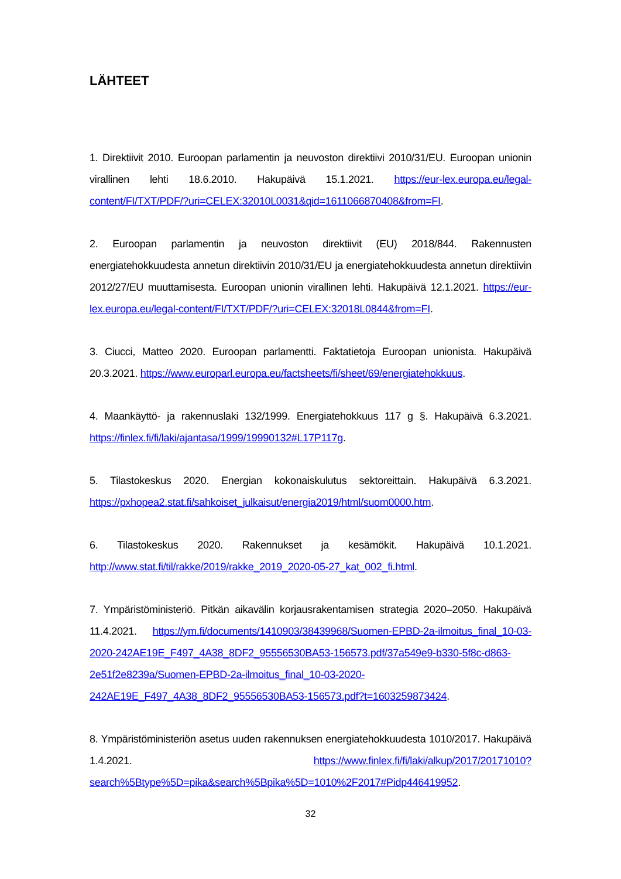LÄHTEET
1. Direktiivit 2010. Euroopan parlamentin ja neuvoston direktiivi 2010/31/EU. Euroopan unionin virallinen lehti 18.6.2010. Hakupäivä 15.1.2021. https://eur-lex.europa.eu/legal-content/FI/TXT/PDF/?uri=CELEX:32010L0031&qid=1611066870408&from=FI.
2. Euroopan parlamentin ja neuvoston direktiivit (EU) 2018/844. Rakennusten energiatehokkuudesta annetun direktiivin 2010/31/EU ja energiatehokkuudesta annetun direktiivin 2012/27/EU muuttamisesta. Euroopan unionin virallinen lehti. Hakupäivä 12.1.2021. https://eur-lex.europa.eu/legal-content/FI/TXT/PDF/?uri=CELEX:32018L0844&from=FI.
3. Ciucci, Matteo 2020. Euroopan parlamentti. Faktatietoja Euroopan unionista. Hakupäivä 20.3.2021. https://www.europarl.europa.eu/factsheets/fi/sheet/69/energiatehokkuus.
4. Maankäyttö- ja rakennuslaki 132/1999. Energiatehokkuus 117 g §. Hakupäivä 6.3.2021. https://finlex.fi/fi/laki/ajantasa/1999/19990132#L17P117g.
5. Tilastokeskus 2020. Energian kokonaiskulutus sektoreittain. Hakupäivä 6.3.2021. https://pxhopea2.stat.fi/sahkoiset_julkaisut/energia2019/html/suom0000.htm.
6. Tilastokeskus 2020. Rakennukset ja kesämökit. Hakupäivä 10.1.2021. http://www.stat.fi/til/rakke/2019/rakke_2019_2020-05-27_kat_002_fi.html.
7. Ympäristöministeriö. Pitkän aikavälin korjausrakentamisen strategia 2020–2050. Hakupäivä 11.4.2021. https://ym.fi/documents/1410903/38439968/Suomen-EPBD-2a-ilmoitus_final_10-03-2020-242AE19E_F497_4A38_8DF2_95556530BA53-156573.pdf/37a549e9-b330-5f8c-d863-2e51f2e8239a/Suomen-EPBD-2a-ilmoitus_final_10-03-2020-242AE19E_F497_4A38_8DF2_95556530BA53-156573.pdf?t=1603259873424.
8. Ympäristöministeriön asetus uuden rakennuksen energiatehokkuudesta 1010/2017. Hakupäivä 1.4.2021. https://www.finlex.fi/fi/laki/alkup/2017/20171010?search%5Btype%5D=pika&search%5Bpika%5D=1010%2F2017#Pidp446419952.
32